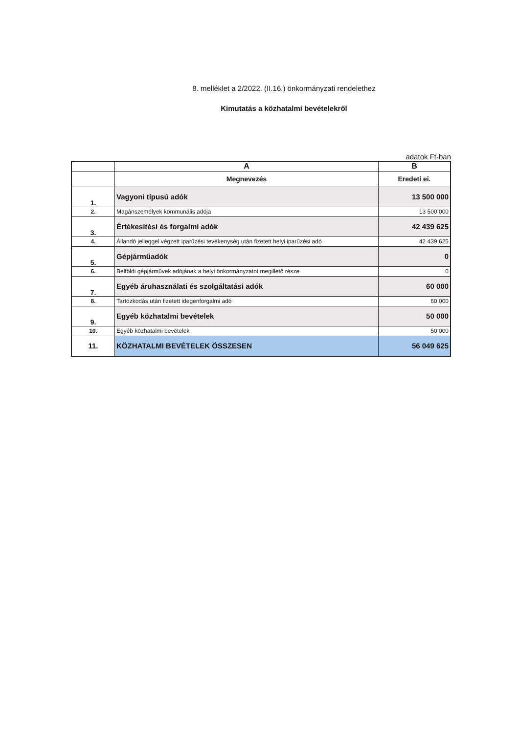8. melléklet a 2/2022. (II.16.) önkormányzati rendelethez
Kimutatás a közhatalmi bevételekről
adatok Ft-ban
| | A | B |
| --- | --- | --- |
| | Megnevezés | Eredeti ei. |
| 1. | Vagyoni típusú adók | 13 500 000 |
| 2. | Magánszemélyek kommunális adója | 13 500 000 |
| 3. | Értékesítési és forgalmi adók | 42 439 625 |
| 4. | Állandó jelleggel végzett iparűzési tevékenység után fizetett helyi iparűzési adó | 42 439 625 |
| 5. | Gépjárműadók | 0 |
| 6. | Belföldi gépjárművek adójának a helyi önkormányzatot megillető része | 0 |
| 7. | Egyéb áruhasználati és szolgáltatási adók | 60 000 |
| 8. | Tartózkodás után fizetett idegenforgalmi adó | 60 000 |
| 9. | Egyéb közhatalmi bevételek | 50 000 |
| 10. | Egyéb közhatalmi bevételek | 50 000 |
| 11. | KÖZHATALMI BEVÉTELEK ÖSSZESEN | 56 049 625 |